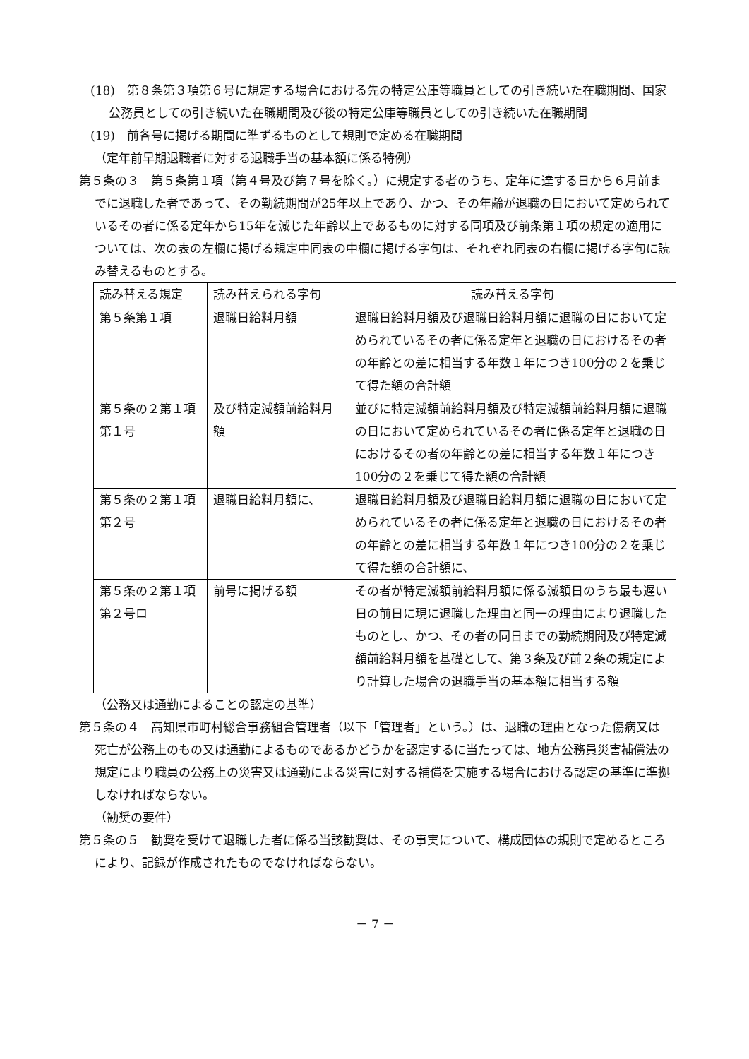(18)　第８条第３項第６号に規定する場合における先の特定公庫等職員としての引き続いた在職期間、国家公務員としての引き続いた在職期間及び後の特定公庫等職員としての引き続いた在職期間
(19)　前各号に掲げる期間に準ずるものとして規則で定める在職期間
（定年前早期退職者に対する退職手当の基本額に係る特例）
第５条の３　第５条第１項（第４号及び第７号を除く。）に規定する者のうち、定年に達する日から６月前までに退職した者であって、その勤続期間が25年以上であり、かつ、その年齢が退職の日において定められているその者に係る定年から15年を減じた年齢以上であるものに対する同項及び前条第１項の規定の適用については、次の表の左欄に掲げる規定中同表の中欄に掲げる字句は、それぞれ同表の右欄に掲げる字句に読み替えるものとする。
| 読み替える規定 | 読み替えられる字句 | 読み替える字句 |
| --- | --- | --- |
| 第５条第１項 | 退職日給料月額 | 退職日給料月額及び退職日給料月額に退職の日において定められているその者に係る定年と退職の日におけるその者の年齢との差に相当する年数１年につき100分の２を乗じて得た額の合計額 |
| 第５条の２第１項第１号 | 及び特定減額前給料月額 | 並びに特定減額前給料月額及び特定減額前給料月額に退職の日において定められているその者に係る定年と退職の日におけるその者の年齢との差に相当する年数１年につき100分の２を乗じて得た額の合計額 |
| 第５条の２第１項第２号 | 退職日給料月額に、 | 退職日給料月額及び退職日給料月額に退職の日において定められているその者に係る定年と退職の日におけるその者の年齢との差に相当する年数１年につき100分の２を乗じて得た額の合計額に、 |
| 第５条の２第１項第２号ロ | 前号に掲げる額 | その者が特定減額前給料月額に係る減額日のうち最も遅い日の前日に現に退職した理由と同一の理由により退職したものとし、かつ、その者の同日までの勤続期間及び特定減額前給料月額を基礎として、第３条及び前２条の規定により計算した場合の退職手当の基本額に相当する額 |
（公務又は通勤によることの認定の基準）
第５条の４　高知県市町村総合事務組合管理者（以下「管理者」という。）は、退職の理由となった傷病又は死亡が公務上のもの又は通勤によるものであるかどうかを認定するに当たっては、地方公務員災害補償法の規定により職員の公務上の災害又は通勤による災害に対する補償を実施する場合における認定の基準に準拠しなければならない。
（勧奨の要件）
第５条の５　勧奨を受けて退職した者に係る当該勧奨は、その事実について、構成団体の規則で定めるところにより、記録が作成されたものでなければならない。
－ 7 －